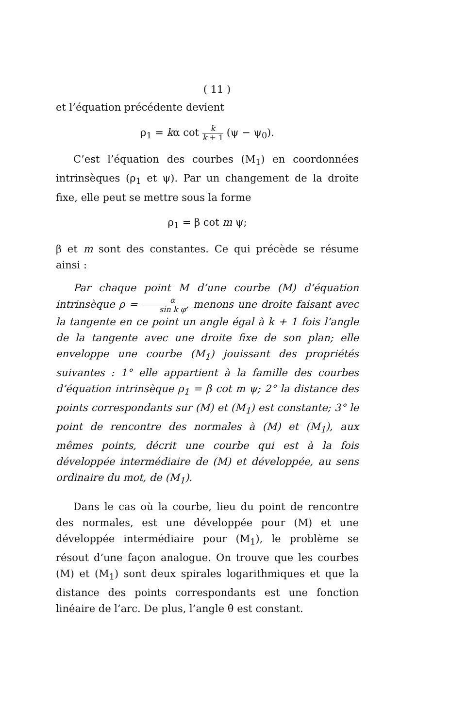( 11 )
et l’équation précédente devient
ρ<sub>1</sub> = kα cot k k + 1 (ψ − ψ<sub>0</sub>).
C’est l’équation des courbes (M<sub>1</sub>) en coordonnées intrinsèques (ρ<sub>1</sub> et ψ). Par un changement de la droite fixe, elle peut se mettre sous la forme
ρ<sub>1</sub> = β cot m ψ;
β et m sont des constantes. Ce qui précède se résume ainsi :
Par chaque point M d’une courbe (M) d’équation intrinsèque ρ = α sin k φ, menons une droite faisant avec la tangente en ce point un angle égal à k + 1 fois l’angle de la tangente avec une droite fixe de son plan; elle enveloppe une courbe (M<sub>1</sub>) jouissant des propriétés suivantes : 1° elle appartient à la famille des courbes d’équation intrinsèque ρ<sub>1</sub> = β cot m ψ; 2° la distance des points correspondants sur (M) et (M<sub>1</sub>) est constante; 3° le point de rencontre des normales à (M) et (M<sub>1</sub>), aux mêmes points, décrit une courbe qui est à la fois développée intermédiaire de (M) et développée, au sens ordinaire du mot, de (M<sub>1</sub>).
Dans le cas où la courbe, lieu du point de rencontre des normales, est une développée pour (M) et une développée intermédiaire pour (M<sub>1</sub>), le problème se résout d’une façon analogue. On trouve que les courbes (M) et (M<sub>1</sub>) sont deux spirales logarithmiques et que la distance des points correspondants est une fonction linéaire de l’arc. De plus, l’angle θ est constant.